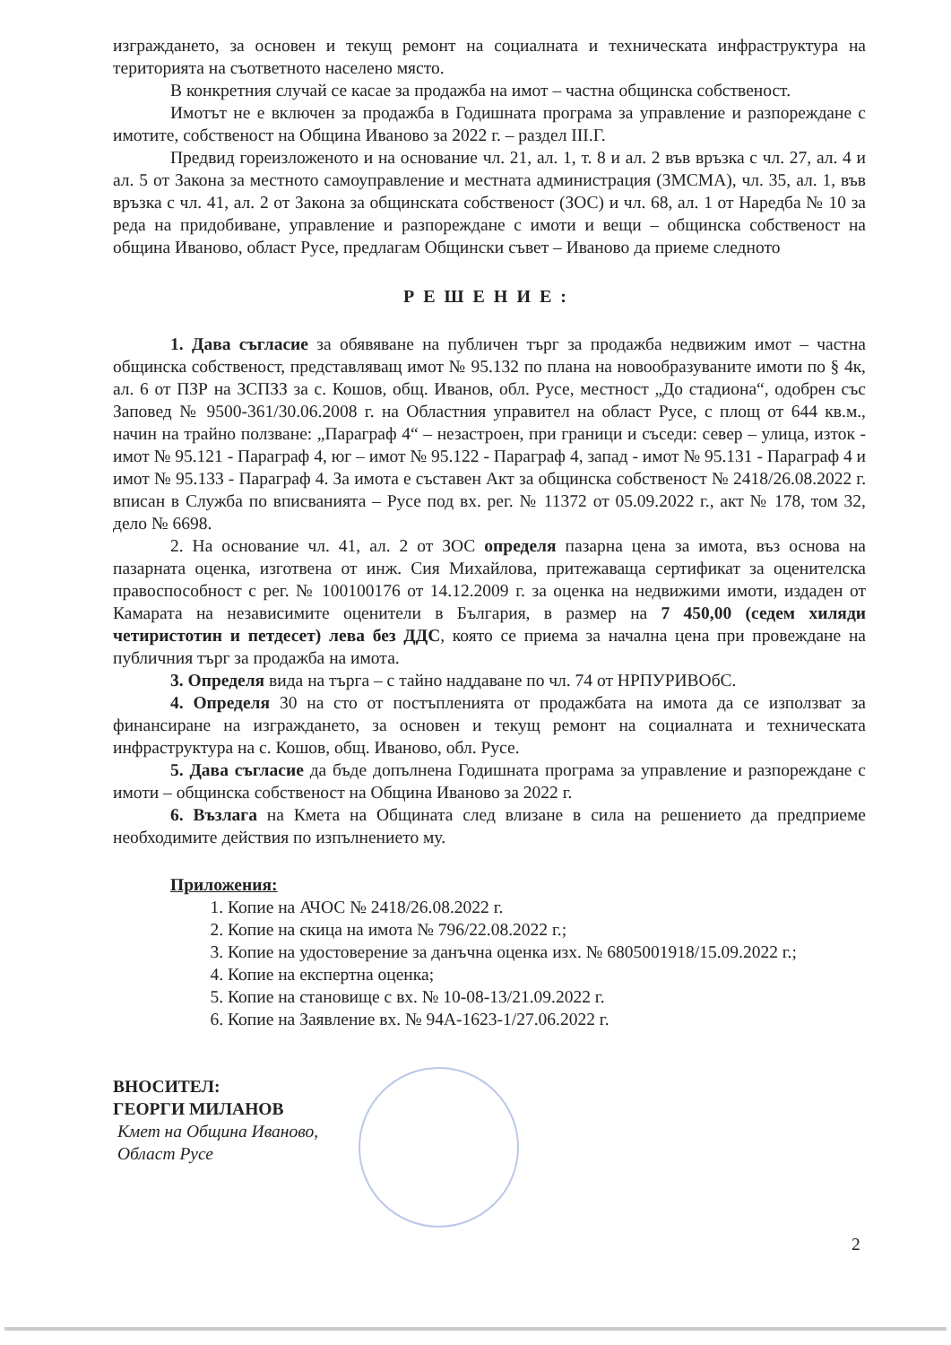изграждането, за основен и текущ ремонт на социалната и техническата инфраструктура на територията на съответното населено място.
В конкретния случай се касае за продажба на имот – частна общинска собственост.
Имотът не е включен за продажба в Годишната програма за управление и разпореждане с имотите, собственост на Община Иваново за 2022 г. – раздел III.Г.
Предвид гореизложеното и на основание чл. 21, ал. 1, т. 8 и ал. 2 във връзка с чл. 27, ал. 4 и ал. 5 от Закона за местното самоуправление и местната администрация (ЗМСМА), чл. 35, ал. 1, във връзка с чл. 41, ал. 2 от Закона за общинската собственост (ЗОС) и чл. 68, ал. 1 от Наредба № 10 за реда на придобиване, управление и разпореждане с имоти и вещи – общинска собственост на община Иваново, област Русе, предлагам Общински съвет – Иваново да приеме следното
РЕШЕНИЕ:
1. Дава съгласие за обявяване на публичен търг за продажба недвижим имот – частна общинска собственост, представляващ имот № 95.132 по плана на новообразуваните имоти по § 4к, ал. 6 от ПЗР на ЗСПЗЗ за с. Кошов, общ. Иванов, обл. Русе, местност „До стадиона“, одобрен със Заповед № 9500-361/30.06.2008 г. на Областния управител на област Русе, с площ от 644 кв.м., начин на трайно ползване: „Параграф 4“ – незастроен, при граници и съседи: север – улица, изток - имот № 95.121 - Параграф 4, юг – имот № 95.122 - Параграф 4, запад - имот № 95.131 - Параграф 4 и имот № 95.133 - Параграф 4. За имота е съставен Акт за общинска собственост № 2418/26.08.2022 г. вписан в Служба по вписванията – Русе под вх. рег. № 11372 от 05.09.2022 г., акт № 178, том 32, дело № 6698.
2. На основание чл. 41, ал. 2 от ЗОС определя пазарна цена за имота, въз основа на пазарната оценка, изготвена от инж. Сия Михайлова, притежаваща сертификат за оценителска правоспособност с рег. № 100100176 от 14.12.2009 г. за оценка на недвижими имоти, издаден от Камарата на независимите оценители в България, в размер на 7 450,00 (седем хиляди четиристотин и петдесет) лева без ДДС, която се приема за начална цена при провеждане на публичния търг за продажба на имота.
3. Определя вида на търга – с тайно наддаване по чл. 74 от НРПУРИВОбС.
4. Определя 30 на сто от постъпленията от продажбата на имота да се използват за финансиране на изграждането, за основен и текущ ремонт на социалната и техническата инфраструктура на с. Кошов, общ. Иваново, обл. Русе.
5. Дава съгласие да бъде допълнена Годишната програма за управление и разпореждане с имоти – общинска собственост на Община Иваново за 2022 г.
6. Възлага на Кмета на Общината след влизане в сила на решението да предприеме необходимите действия по изпълнението му.
Приложения:
1. Копие на АЧОС № 2418/26.08.2022 г.
2. Копие на скица на имота № 796/22.08.2022 г.;
3. Копие на удостоверение за данъчна оценка изх. № 6805001918/15.09.2022 г.;
4. Копие на експертна оценка;
5. Копие на становище с вх. № 10-08-13/21.09.2022 г.
6. Копие на Заявление вх. № 94А-1623-1/27.06.2022 г.
ВНОСИТЕЛ:
ГЕОРГИ МИЛАНОВ
Кмет на Община Иваново,
Област Русе
2